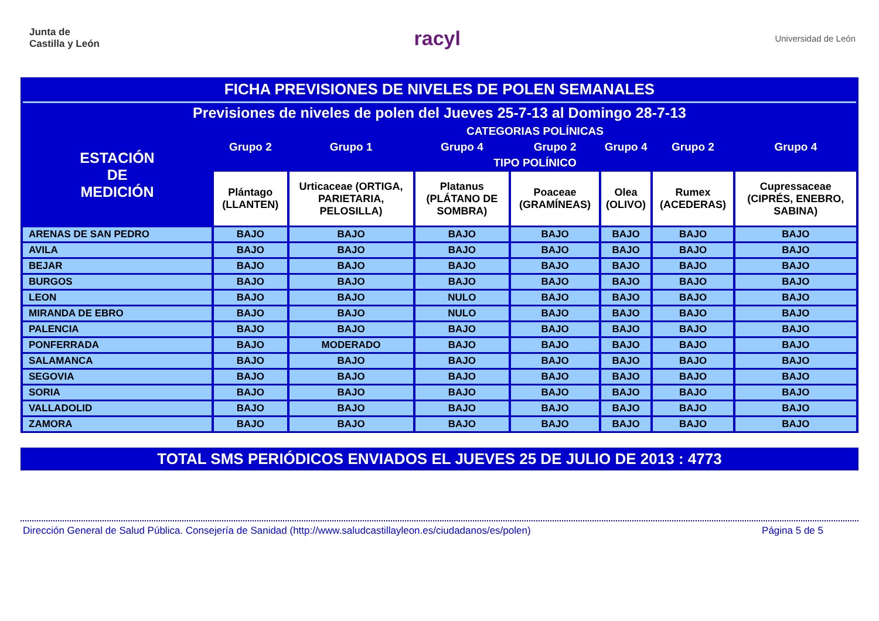Junta de
Castilla y León
racyl
Universidad de León
| FICHA PREVISIONES DE NIVELES DE POLEN SEMANALES | | | | | | | |
| Previsiones de niveles de polen del Jueves 25-7-13 al Domingo 28-7-13 | | | | | | | |
| ESTACIÓN DE MEDICIÓN | CATEGORIAS POLÍNICAS | | | | | | |
| | Grupo 2 | Grupo 1 | Grupo 4 | Grupo 2 | Grupo 4 | Grupo 2 | Grupo 4 |
| | TIPO POLÍNICO | | | | | | |
| | Plántago (LLANTEN) | Urticaceae (ORTIGA, PARIETARIA, PELOSILLA) | Platanus (PLÁTANO DE SOMBRA) | Poaceae (GRAMÍNEAS) | Olea (OLIVO) | Rumex (ACEDERAS) | Cupressaceae (CIPRÉS, ENEBRO, SABINA) |
| ARENAS DE SAN PEDRO | BAJO | BAJO | BAJO | BAJO | BAJO | BAJO | BAJO |
| AVILA | BAJO | BAJO | BAJO | BAJO | BAJO | BAJO | BAJO |
| BEJAR | BAJO | BAJO | BAJO | BAJO | BAJO | BAJO | BAJO |
| BURGOS | BAJO | BAJO | BAJO | BAJO | BAJO | BAJO | BAJO |
| LEON | BAJO | BAJO | NULO | BAJO | BAJO | BAJO | BAJO |
| MIRANDA DE EBRO | BAJO | BAJO | NULO | BAJO | BAJO | BAJO | BAJO |
| PALENCIA | BAJO | BAJO | BAJO | BAJO | BAJO | BAJO | BAJO |
| PONFERRADA | BAJO | MODERADO | BAJO | BAJO | BAJO | BAJO | BAJO |
| SALAMANCA | BAJO | BAJO | BAJO | BAJO | BAJO | BAJO | BAJO |
| SEGOVIA | BAJO | BAJO | BAJO | BAJO | BAJO | BAJO | BAJO |
| SORIA | BAJO | BAJO | BAJO | BAJO | BAJO | BAJO | BAJO |
| VALLADOLID | BAJO | BAJO | BAJO | BAJO | BAJO | BAJO | BAJO |
| ZAMORA | BAJO | BAJO | BAJO | BAJO | BAJO | BAJO | BAJO |
TOTAL SMS PERIÓDICOS ENVIADOS EL JUEVES 25 DE JULIO DE 2013 : 4773
Dirección General de Salud Pública. Consejería de Sanidad (http://www.saludcastillayleon.es/ciudadanos/es/polen) Página 5 de 5